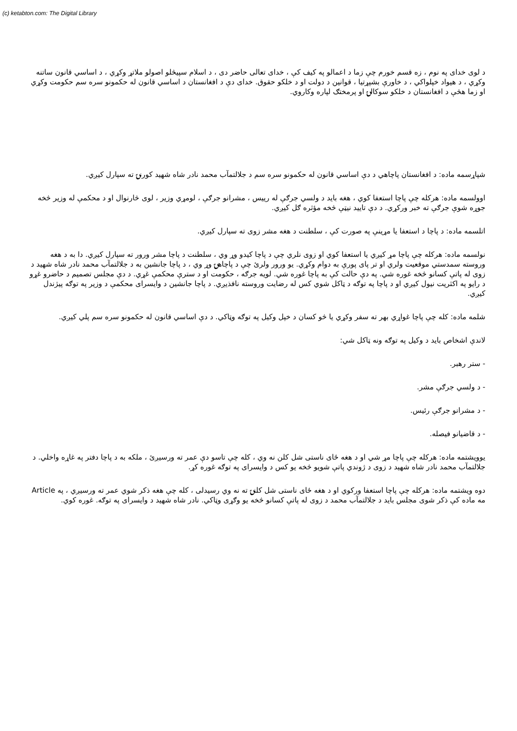(c) ketabton.com: The Digital Library
د لوی خدای په نوم ، زه قسم خورم چې زما د اعمالو په کيف کې ، خدای تعالی حاضر دی ، د اسلام سپيڅلو اصولو ملاتړ وکړي ، د اساسي قانون ساتنه وکړي ، د هيواد خپلواکي ، د خاورې بشپړتيا ، قوانين د دولت او د خلکو حقوق. خدای دې د افغانستان د اساسي قانون له حکمونو سره سم حکومت وکړي او زما هڅې د افغانستان د خلکو سوکالۍ او پرمختګ لپاره وکاروي.
شپاړسمه ماده: د افغانستان پاچاهي د دې اساسي قانون له حکمونو سره سم د جلالتمآب محمد نادر شاه شهيد کورنۍ ته سپارل کيږي.
اوولسمه ماده: هرکله چې پاچا استعفا کوي ، هغه بايد د ولسي جرګې له رييس ، مشرانو جرګې ، لومړي وزير ، لوی څارنوال او د محکمې له وزير څخه جوړه شوې جرګې ته خبر ورکړي. د دې تاييد نيټې څخه مؤثره ګل کيږي.
اتلسمه ماده: د پاچا د استعفا يا مړينې په صورت کې ، سلطنت د هغه مشر زوی ته سپارل کيږي.
نولسمه ماده: هرکله چې پاچا مړ کيږي يا استعفا کوي او زوی نلري چې د پاچا کيدو وړ وي ، سلطنت د پاچا مشر ورور ته سپارل کيږي. دا به د هغه وروسته سمدستي موقعيت ولري او تر پای پورې به دوام وکړي. يو ورور ولرئ چې د پاچاهۍ وړ وي ، د پاچا جانشين به د جلالتمآب محمد نادر شاه شهيد د زوی له پاتې کسانو څخه غوره شي. په دې حالت کې به پاچا غوره شي. لويه جرګه ، حکومت او د سترې محکمې غړي. د دې مجلس تصميم د حاضرو غړو د رايو په اکثريت نيول کيږي او د پاچا په توګه د ټاکل شوي کس له رضايت وروسته نافذيږي. د پاچا جانشين د وايسرای محکمې د وزير په توګه پيژندل کيږي.
شلمه ماده: کله چې پاچا غواړي بهر ته سفر وکړي يا څو کسان د خپل وکيل په توګه وټاکي. د دې اساسي قانون له حکمونو سره سم پلي کيږي.
لاندې اشخاص بايد د وکيل په توګه ونه ټاکل شي:
- ستر رهبر.
- د ولسي جرګې مشر.
- د مشرانو جرګې رئيس.
- د قاضيانو فيصله.
يوويشتمه ماده: هرکله چې پاچا مړ شي او د هغه ځای ناستی شل کلن نه وي ، کله چې تاسو دې عمر ته ورسيږئ ، ملکه به د پاچا دفتر په غاړه واخلي. د جلالتمآب محمد نادر شاه شهيد د زوی د ژوندي پاتې شويو څخه يو کس د وايسرای په توګه غوره کړ.
دوه ويشتمه ماده: هرکله چې پاچا استعفا ورکوي او د هغه ځای ناستی شل کلنۍ ته نه وي رسيدلی ، کله چې هغه ذکر شوي عمر ته ورسيږي ، په Article مه ماده کې ذکر شوی مجلس بايد د جلالتمآب محمد د زوی له پاتې کسانو څخه يو وګړی وټاکي. نادر شاه شهيد د وايسرای په توګه. غوره کوي.